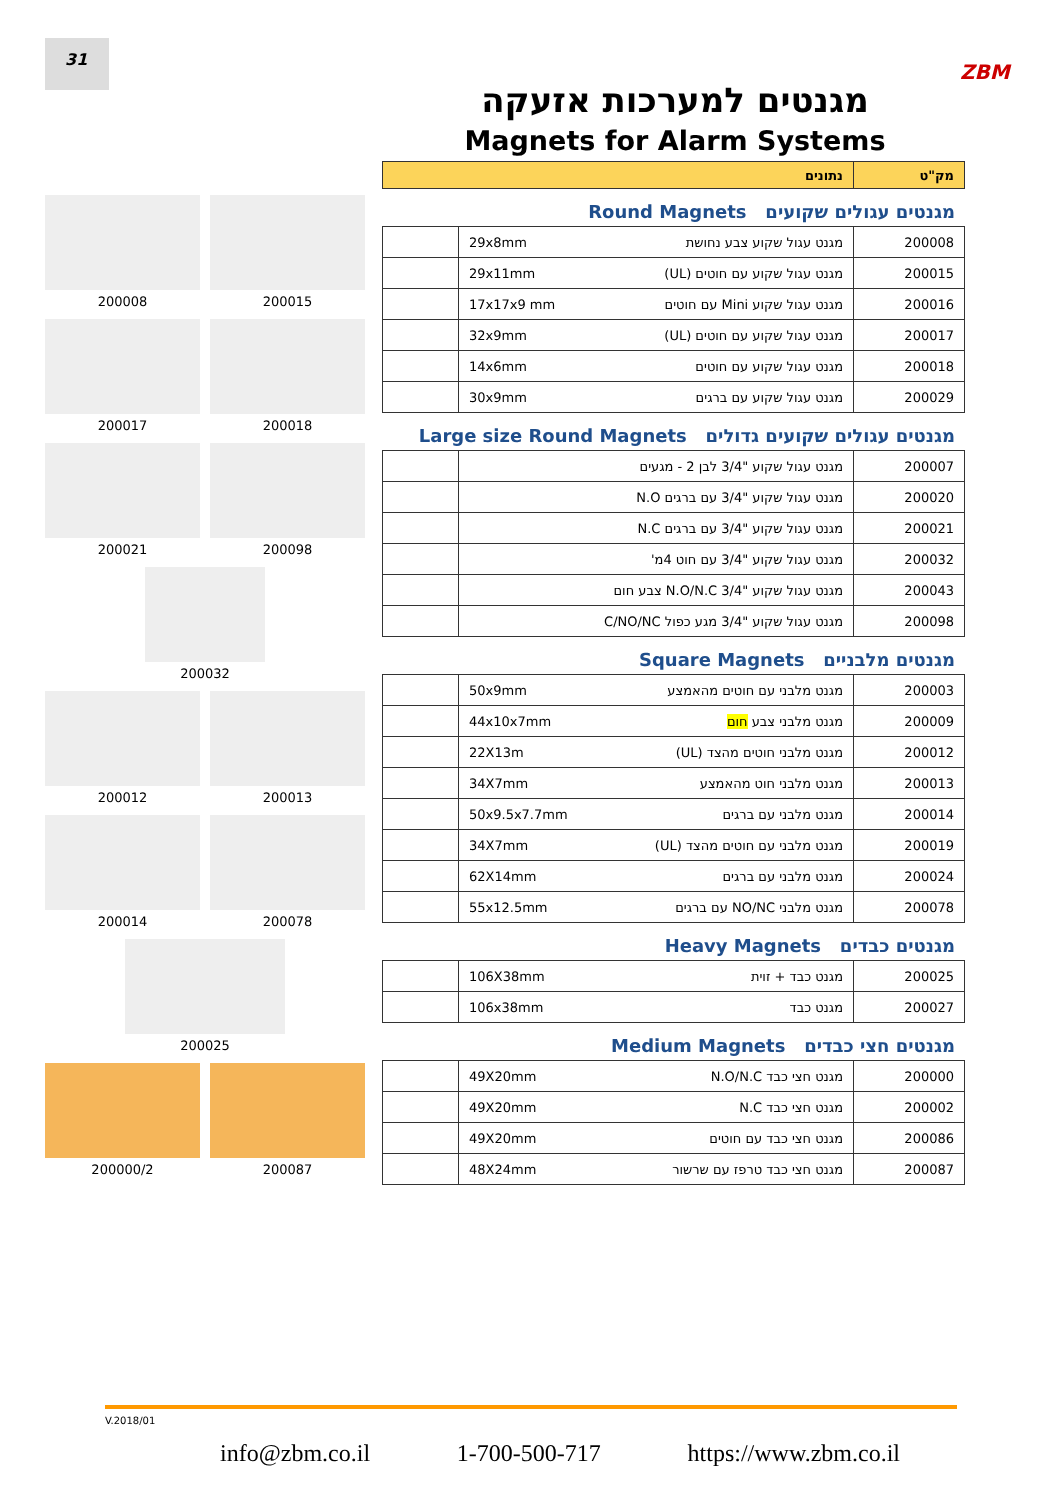31
ZBM
מגנטים למערכות אזעקה
Magnets for Alarm Systems
| מק"ט | נתונים |
| --- | --- |
מגנטים עגולים שקועים Round Magnets
| 200008 | מגנט עגול שקוע צבע נחושת 29x8mm | |
| 200015 | מגנט עגול שקוע עם חוטים (UL) 29x11mm | |
| 200016 | מגנט עגול שקוע Mini עם חוטים 17x17x9 mm | |
| 200017 | מגנט עגול שקוע עם חוטים (UL) 32x9mm | |
| 200018 | מגנט עגול שקוע עם חוטים 14x6mm | |
| 200029 | מגנט עגול שקוע עם ברגים 30x9mm | |
מגנטים עגולים שקועים גדולים Large size Round Magnets
| 200007 | מגנט עגול שקוע "3/4 לבן 2 - מגעים | |
| 200020 | מגנט עגול שקוע "3/4 עם ברגים N.O | |
| 200021 | מגנט עגול שקוע "3/4 עם ברגים N.C | |
| 200032 | מגנט עגול שקוע "3/4 עם חוט 4מ' | |
| 200043 | מגנט עגול שקוע "3/4 N.O/N.C צבע חום | |
| 200098 | מגנט עגול שקוע "3/4 מגע כפול C/NO/NC | |
מגנטים מלבניים Square Magnets
| 200003 | מגנט מלבני עם חוטים מהאמצע 50x9mm | |
| 200009 | מגנט מלבני צבע חום 44x10x7mm | |
| 200012 | מגנט מלבני חוטים מהצד (UL) 22X13m | |
| 200013 | מגנט מלבני חוט מהאמצע 34X7mm | |
| 200014 | מגנט מלבני עם ברגים 50x9.5x7.7mm | |
| 200019 | מגנט מלבני עם חוטים מהצד (UL) 34X7mm | |
| 200024 | מגנט מלבני עם ברגים 62X14mm | |
| 200078 | מגנט מלבני NO/NC עם ברגים 55x12.5mm | |
מגנטים כבדים Heavy Magnets
| 200025 | מגנט כבד + זוית 106X38mm | |
| 200027 | מגנט כבד 106x38mm | |
מגנטים חצי כבדים Medium Magnets
| 200000 | מגנט חצי כבד N.O/N.C 49X20mm | |
| 200002 | מגנט חצי כבד N.C 49X20mm | |
| 200086 | מגנט חצי כבד עם חוטים 49X20mm | |
| 200087 | מגנט חצי כבד טרפז עם שרשור 48X24mm | |
200008
200015
200017
200018
200021
200098
200032
200012
200013
200014
200078
200025
200000/2
200087
V.2018/01
info@zbm.co.il 1-700-500-717 https://www.zbm.co.il